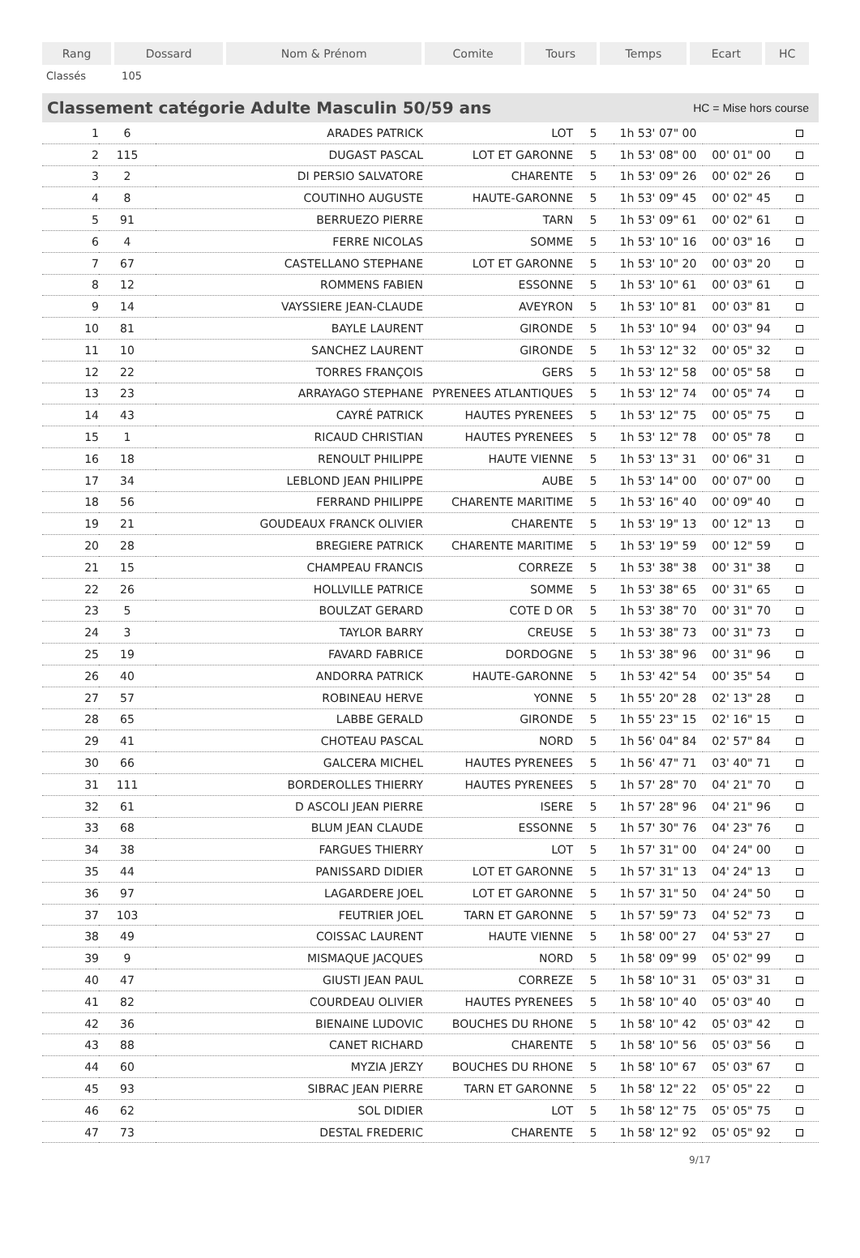| Rang | Dossard | Nom & Prénom | Comite | Tours | Temps | Ecart | HC |
| --- | --- | --- | --- | --- | --- | --- | --- |
Classés 105
Classement catégorie Adulte Masculin 50/59 ans HC = Mise hors course
| 1 | 6 | ARADES PATRICK | LOT | 5 | 1h 53' 07" 00 | | |
| 2 | 115 | DUGAST PASCAL | LOT ET GARONNE | 5 | 1h 53' 08" 00 | 00' 01" 00 | |
| 3 | 2 | DI PERSIO SALVATORE | CHARENTE | 5 | 1h 53' 09" 26 | 00' 02" 26 | |
| 4 | 8 | COUTINHO AUGUSTE | HAUTE-GARONNE | 5 | 1h 53' 09" 45 | 00' 02" 45 | |
| 5 | 91 | BERRUEZO PIERRE | TARN | 5 | 1h 53' 09" 61 | 00' 02" 61 | |
| 6 | 4 | FERRE NICOLAS | SOMME | 5 | 1h 53' 10" 16 | 00' 03" 16 | |
| 7 | 67 | CASTELLANO STEPHANE | LOT ET GARONNE | 5 | 1h 53' 10" 20 | 00' 03" 20 | |
| 8 | 12 | ROMMENS FABIEN | ESSONNE | 5 | 1h 53' 10" 61 | 00' 03" 61 | |
| 9 | 14 | VAYSSIERE JEAN-CLAUDE | AVEYRON | 5 | 1h 53' 10" 81 | 00' 03" 81 | |
| 10 | 81 | BAYLE LAURENT | GIRONDE | 5 | 1h 53' 10" 94 | 00' 03" 94 | |
| 11 | 10 | SANCHEZ LAURENT | GIRONDE | 5 | 1h 53' 12" 32 | 00' 05" 32 | |
| 12 | 22 | TORRES FRANÇOIS | GERS | 5 | 1h 53' 12" 58 | 00' 05" 58 | |
| 13 | 23 | ARRAYAGO STEPHANE | PYRENEES ATLANTIQUES | 5 | 1h 53' 12" 74 | 00' 05" 74 | |
| 14 | 43 | CAYRÉ PATRICK | HAUTES PYRENEES | 5 | 1h 53' 12" 75 | 00' 05" 75 | |
| 15 | 1 | RICAUD CHRISTIAN | HAUTES PYRENEES | 5 | 1h 53' 12" 78 | 00' 05" 78 | |
| 16 | 18 | RENOULT PHILIPPE | HAUTE VIENNE | 5 | 1h 53' 13" 31 | 00' 06" 31 | |
| 17 | 34 | LEBLOND JEAN PHILIPPE | AUBE | 5 | 1h 53' 14" 00 | 00' 07" 00 | |
| 18 | 56 | FERRAND PHILIPPE | CHARENTE MARITIME | 5 | 1h 53' 16" 40 | 00' 09" 40 | |
| 19 | 21 | GOUDEAUX FRANCK OLIVIER | CHARENTE | 5 | 1h 53' 19" 13 | 00' 12" 13 | |
| 20 | 28 | BREGIERE PATRICK | CHARENTE MARITIME | 5 | 1h 53' 19" 59 | 00' 12" 59 | |
| 21 | 15 | CHAMPEAU FRANCIS | CORREZE | 5 | 1h 53' 38" 38 | 00' 31" 38 | |
| 22 | 26 | HOLLVILLE PATRICE | SOMME | 5 | 1h 53' 38" 65 | 00' 31" 65 | |
| 23 | 5 | BOULZAT GERARD | COTE D OR | 5 | 1h 53' 38" 70 | 00' 31" 70 | |
| 24 | 3 | TAYLOR BARRY | CREUSE | 5 | 1h 53' 38" 73 | 00' 31" 73 | |
| 25 | 19 | FAVARD FABRICE | DORDOGNE | 5 | 1h 53' 38" 96 | 00' 31" 96 | |
| 26 | 40 | ANDORRA PATRICK | HAUTE-GARONNE | 5 | 1h 53' 42" 54 | 00' 35" 54 | |
| 27 | 57 | ROBINEAU HERVE | YONNE | 5 | 1h 55' 20" 28 | 02' 13" 28 | |
| 28 | 65 | LABBE GERALD | GIRONDE | 5 | 1h 55' 23" 15 | 02' 16" 15 | |
| 29 | 41 | CHOTEAU PASCAL | NORD | 5 | 1h 56' 04" 84 | 02' 57" 84 | |
| 30 | 66 | GALCERA MICHEL | HAUTES PYRENEES | 5 | 1h 56' 47" 71 | 03' 40" 71 | |
| 31 | 111 | BORDEROLLES THIERRY | HAUTES PYRENEES | 5 | 1h 57' 28" 70 | 04' 21" 70 | |
| 32 | 61 | D ASCOLI JEAN PIERRE | ISERE | 5 | 1h 57' 28" 96 | 04' 21" 96 | |
| 33 | 68 | BLUM JEAN CLAUDE | ESSONNE | 5 | 1h 57' 30" 76 | 04' 23" 76 | |
| 34 | 38 | FARGUES THIERRY | LOT | 5 | 1h 57' 31" 00 | 04' 24" 00 | |
| 35 | 44 | PANISSARD DIDIER | LOT ET GARONNE | 5 | 1h 57' 31" 13 | 04' 24" 13 | |
| 36 | 97 | LAGARDERE JOEL | LOT ET GARONNE | 5 | 1h 57' 31" 50 | 04' 24" 50 | |
| 37 | 103 | FEUTRIER JOEL | TARN ET GARONNE | 5 | 1h 57' 59" 73 | 04' 52" 73 | |
| 38 | 49 | COISSAC LAURENT | HAUTE VIENNE | 5 | 1h 58' 00" 27 | 04' 53" 27 | |
| 39 | 9 | MISMAQUE JACQUES | NORD | 5 | 1h 58' 09" 99 | 05' 02" 99 | |
| 40 | 47 | GIUSTI JEAN PAUL | CORREZE | 5 | 1h 58' 10" 31 | 05' 03" 31 | |
| 41 | 82 | COURDEAU OLIVIER | HAUTES PYRENEES | 5 | 1h 58' 10" 40 | 05' 03" 40 | |
| 42 | 36 | BIENAINE LUDOVIC | BOUCHES DU RHONE | 5 | 1h 58' 10" 42 | 05' 03" 42 | |
| 43 | 88 | CANET RICHARD | CHARENTE | 5 | 1h 58' 10" 56 | 05' 03" 56 | |
| 44 | 60 | MYZIA JERZY | BOUCHES DU RHONE | 5 | 1h 58' 10" 67 | 05' 03" 67 | |
| 45 | 93 | SIBRAC JEAN PIERRE | TARN ET GARONNE | 5 | 1h 58' 12" 22 | 05' 05" 22 | |
| 46 | 62 | SOL DIDIER | LOT | 5 | 1h 58' 12" 75 | 05' 05" 75 | |
| 47 | 73 | DESTAL FREDERIC | CHARENTE | 5 | 1h 58' 12" 92 | 05' 05" 92 | |
9/17